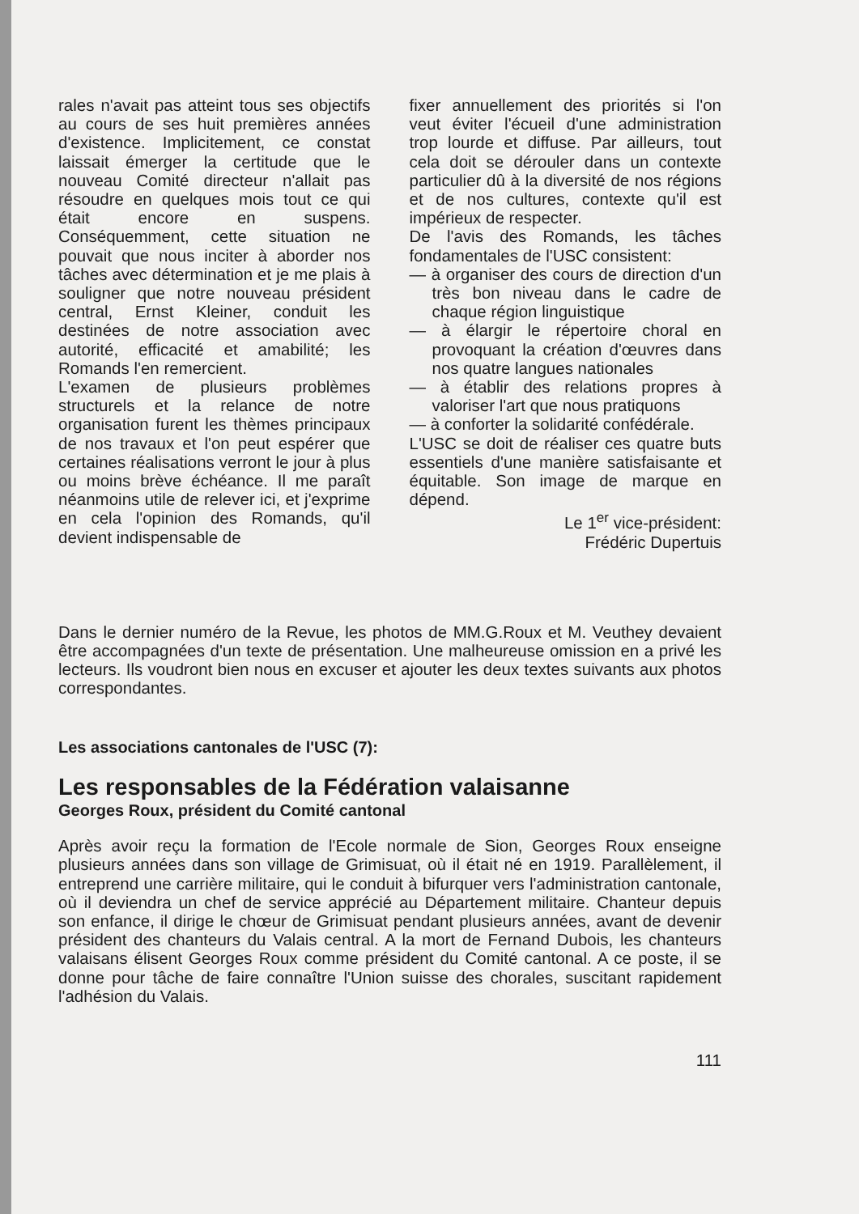rales n'avait pas atteint tous ses objectifs au cours de ses huit premières années d'existence. Implicitement, ce constat laissait émerger la certitude que le nouveau Comité directeur n'allait pas résoudre en quelques mois tout ce qui était encore en suspens. Conséquemment, cette situation ne pouvait que nous inciter à aborder nos tâches avec détermination et je me plais à souligner que notre nouveau président central, Ernst Kleiner, conduit les destinées de notre association avec autorité, efficacité et amabilité; les Romands l'en remercient.
L'examen de plusieurs problèmes structurels et la relance de notre organisation furent les thèmes principaux de nos travaux et l'on peut espérer que certaines réalisations verront le jour à plus ou moins brève échéance. Il me paraît néanmoins utile de relever ici, et j'exprime en cela l'opinion des Romands, qu'il devient indispensable de
fixer annuellement des priorités si l'on veut éviter l'écueil d'une administration trop lourde et diffuse. Par ailleurs, tout cela doit se dérouler dans un contexte particulier dû à la diversité de nos régions et de nos cultures, contexte qu'il est impérieux de respecter.
De l'avis des Romands, les tâches fondamentales de l'USC consistent:
— à organiser des cours de direction d'un très bon niveau dans le cadre de chaque région linguistique
— à élargir le répertoire choral en provoquant la création d'œuvres dans nos quatre langues nationales
— à établir des relations propres à valoriser l'art que nous pratiquons
— à conforter la solidarité confédérale.
L'USC se doit de réaliser ces quatre buts essentiels d'une manière satisfaisante et équitable. Son image de marque en dépend.
Le 1<sup>er</sup> vice-président:
Frédéric Dupertuis
Dans le dernier numéro de la Revue, les photos de MM.G.Roux et M. Veuthey devaient être accompagnées d'un texte de présentation. Une malheureuse omission en a privé les lecteurs. Ils voudront bien nous en excuser et ajouter les deux textes suivants aux photos correspondantes.
Les associations cantonales de l'USC (7):
Les responsables de la Fédération valaisanne
Georges Roux, président du Comité cantonal
Après avoir reçu la formation de l'Ecole normale de Sion, Georges Roux enseigne plusieurs années dans son village de Grimisuat, où il était né en 1919. Parallèlement, il entreprend une carrière militaire, qui le conduit à bifurquer vers l'administration cantonale, où il deviendra un chef de service apprécié au Département militaire. Chanteur depuis son enfance, il dirige le chœur de Grimisuat pendant plusieurs années, avant de devenir président des chanteurs du Valais central. A la mort de Fernand Dubois, les chanteurs valaisans élisent Georges Roux comme président du Comité cantonal. A ce poste, il se donne pour tâche de faire connaître l'Union suisse des chorales, suscitant rapidement l'adhésion du Valais.
111